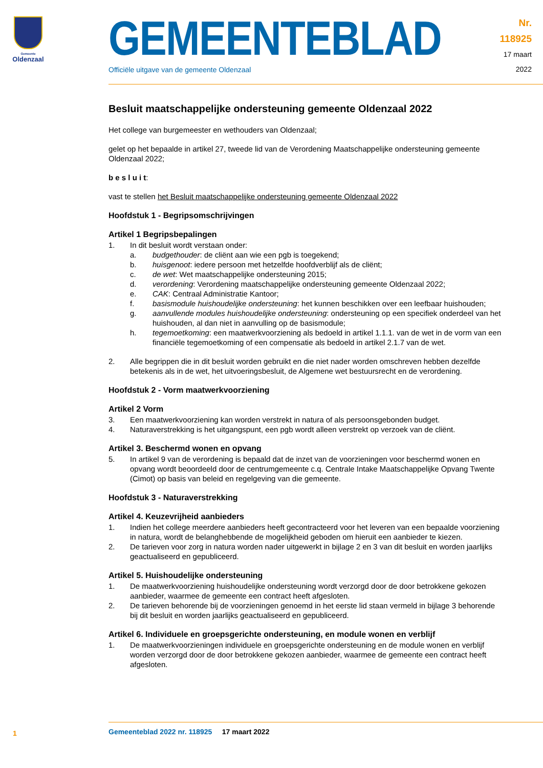Gemeente
Oldenzaal
GEMEENTEBLAD
Officiële uitgave van de gemeente Oldenzaal
Nr. 118925
17 maart
2022
Besluit maatschappelijke ondersteuning gemeente Oldenzaal 2022
Het college van burgemeester en wethouders van Oldenzaal;
gelet op het bepaalde in artikel 27, tweede lid van de Verordening Maatschappelijke ondersteuning gemeente Oldenzaal 2022;
b e s l u i t:
vast te stellen het Besluit maatschappelijke ondersteuning gemeente Oldenzaal 2022
Hoofdstuk 1 - Begripsomschrijvingen
Artikel 1 Begripsbepalingen
1. In dit besluit wordt verstaan onder:
a. budgethouder: de cliënt aan wie een pgb is toegekend;
b. huisgenoot: iedere persoon met hetzelfde hoofdverblijf als de cliënt;
c. de wet: Wet maatschappelijke ondersteuning 2015;
d. verordening: Verordening maatschappelijke ondersteuning gemeente Oldenzaal 2022;
e. CAK: Centraal Administratie Kantoor;
f. basismodule huishoudelijke ondersteuning: het kunnen beschikken over een leefbaar huishouden;
g. aanvullende modules huishoudelijke ondersteuning: ondersteuning op een specifiek onderdeel van het huishouden, al dan niet in aanvulling op de basismodule;
h. tegemoetkoming: een maatwerkvoorziening als bedoeld in artikel 1.1.1. van de wet in de vorm van een financiële tegemoetkoming of een compensatie als bedoeld in artikel 2.1.7 van de wet.
2. Alle begrippen die in dit besluit worden gebruikt en die niet nader worden omschreven hebben dezelfde betekenis als in de wet, het uitvoeringsbesluit, de Algemene wet bestuursrecht en de verordening.
Hoofdstuk 2 - Vorm maatwerkvoorziening
Artikel 2 Vorm
3. Een maatwerkvoorziening kan worden verstrekt in natura of als persoonsgebonden budget.
4. Naturaverstrekking is het uitgangspunt, een pgb wordt alleen verstrekt op verzoek van de cliënt.
Artikel 3. Beschermd wonen en opvang
5. In artikel 9 van de verordening is bepaald dat de inzet van de voorzieningen voor beschermd wonen en opvang wordt beoordeeld door de centrumgemeente c.q. Centrale Intake Maatschappelijke Opvang Twente (Cimot) op basis van beleid en regelgeving van die gemeente.
Hoofdstuk 3 - Naturaverstrekking
Artikel 4. Keuzevrijheid aanbieders
1. Indien het college meerdere aanbieders heeft gecontracteerd voor het leveren van een bepaalde voorziening in natura, wordt de belanghebbende de mogelijkheid geboden om hieruit een aanbieder te kiezen.
2. De tarieven voor zorg in natura worden nader uitgewerkt in bijlage 2 en 3 van dit besluit en worden jaarlijks geactualiseerd en gepubliceerd.
Artikel 5. Huishoudelijke ondersteuning
1. De maatwerkvoorziening huishoudelijke ondersteuning wordt verzorgd door de door betrokkene gekozen aanbieder, waarmee de gemeente een contract heeft afgesloten.
2. De tarieven behorende bij de voorzieningen genoemd in het eerste lid staan vermeld in bijlage 3 behorende bij dit besluit en worden jaarlijks geactualiseerd en gepubliceerd.
Artikel 6. Individuele en groepsgerichte ondersteuning, en module wonen en verblijf
1. De maatwerkvoorzieningen individuele en groepsgerichte ondersteuning en de module wonen en verblijf worden verzorgd door de door betrokkene gekozen aanbieder, waarmee de gemeente een contract heeft afgesloten.
Gemeenteblad 2022 nr. 118925 17 maart 2022
1